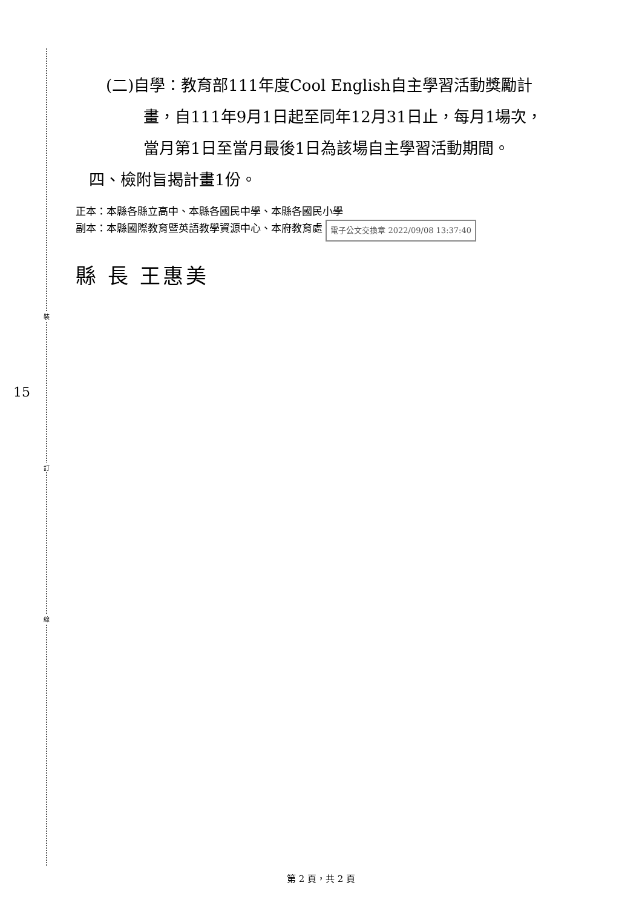裝
訂
線
15
(二)自學：教育部111年度Cool English自主學習活動獎勵計
畫，自111年9月1日起至同年12月31日止，每月1場次，
當月第1日至當月最後1日為該場自主學習活動期間。
四、檢附旨揭計畫1份。
正本：本縣各縣立高中、本縣各國民中學、本縣各國民小學
副本：本縣國際教育暨英語教學資源中心、本府教育處 電子公文交換章 2022/09/08 13:37:40
縣 長 王惠美
第 2 頁，共 2 頁